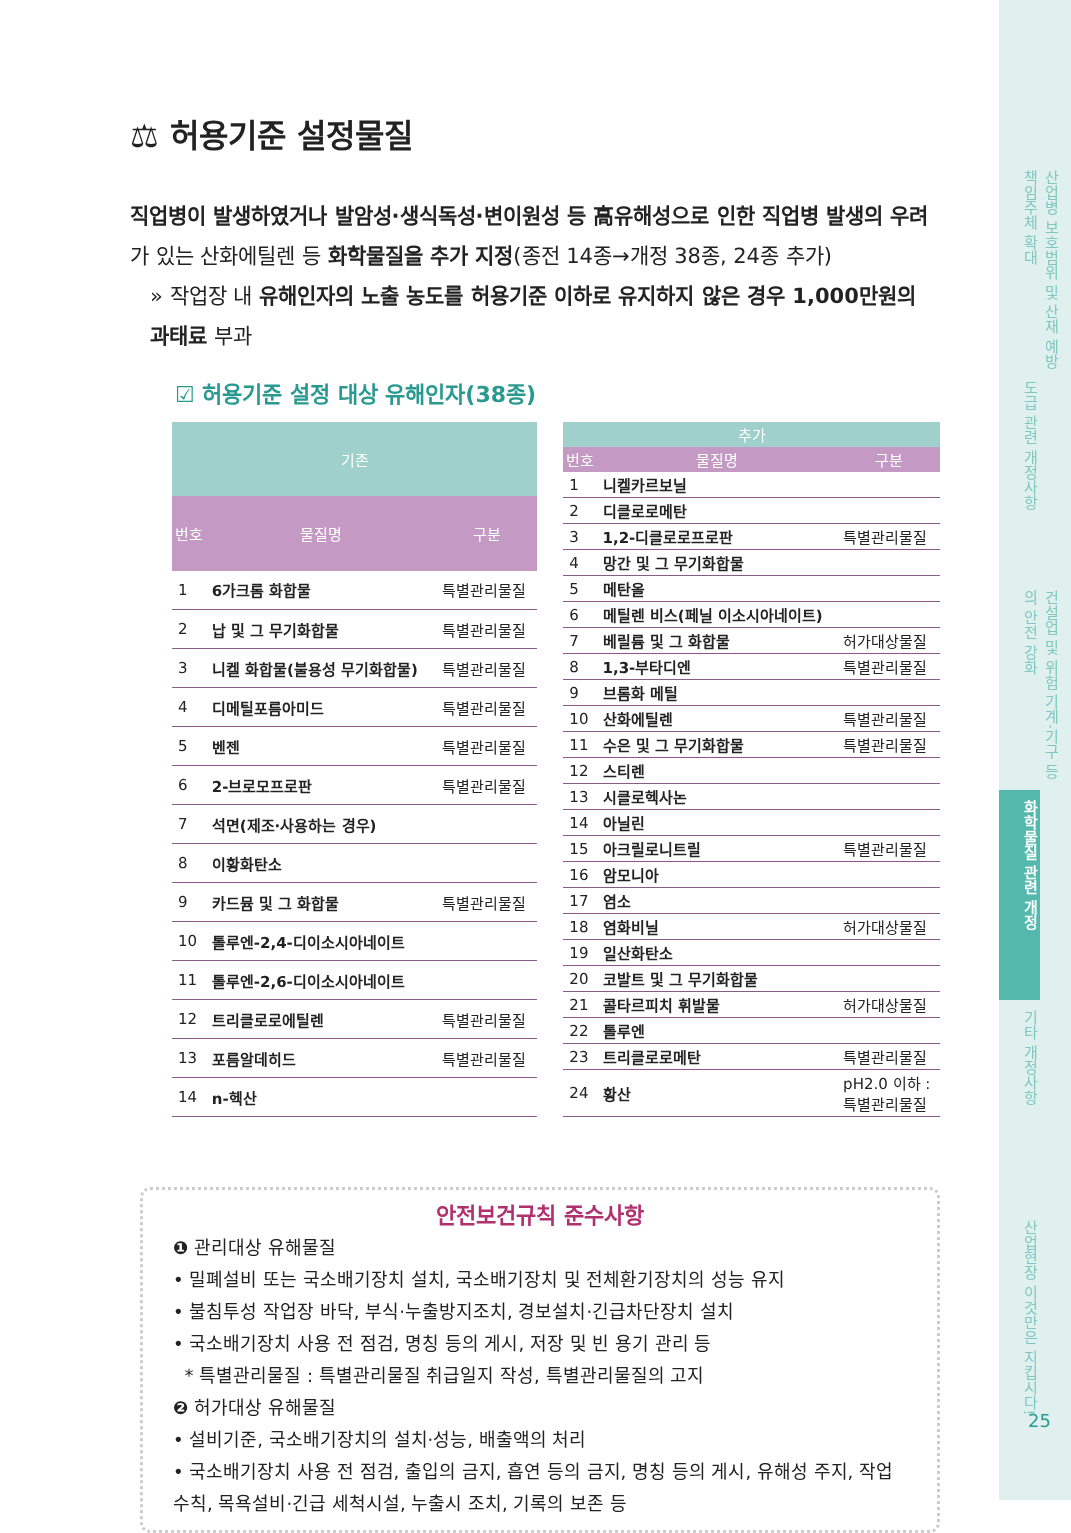⚖ 허용기준 설정물질
직업병이 발생하였거나 발암성·생식독성·변이원성 등 高유해성으로 인한 직업병 발생의 우려가 있는 산화에틸렌 등 화학물질을 추가 지정(종전 14종→개정 38종, 24종 추가)
» 작업장 내 유해인자의 노출 농도를 허용기준 이하로 유지하지 않은 경우 1,000만원의 과태료 부과
☑ 허용기준 설정 대상 유해인자(38종)
| 기존 | | |
| --- | --- | --- |
| 번호 | 물질명 | 구분 |
| 1 | 6가크롬 화합물 | 특별관리물질 |
| 2 | 납 및 그 무기화합물 | 특별관리물질 |
| 3 | 니켈 화합물(불용성 무기화합물) | 특별관리물질 |
| 4 | 디메틸포름아미드 | 특별관리물질 |
| 5 | 벤젠 | 특별관리물질 |
| 6 | 2-브로모프로판 | 특별관리물질 |
| 7 | 석면(제조·사용하는 경우) | |
| 8 | 이황화탄소 | |
| 9 | 카드뮴 및 그 화합물 | 특별관리물질 |
| 10 | 톨루엔-2,4-디이소시아네이트 | |
| 11 | 톨루엔-2,6-디이소시아네이트 | |
| 12 | 트리클로로에틸렌 | 특별관리물질 |
| 13 | 포름알데히드 | 특별관리물질 |
| 14 | n-헥산 | |
| 추가 | | |
| --- | --- | --- |
| 번호 | 물질명 | 구분 |
| 1 | 니켈카르보닐 | |
| 2 | 디클로로메탄 | |
| 3 | 1,2-디클로로프로판 | 특별관리물질 |
| 4 | 망간 및 그 무기화합물 | |
| 5 | 메탄올 | |
| 6 | 메틸렌 비스(페닐 이소시아네이트) | |
| 7 | 베릴륨 및 그 화합물 | 허가대상물질 |
| 8 | 1,3-부타디엔 | 특별관리물질 |
| 9 | 브롬화 메틸 | |
| 10 | 산화에틸렌 | 특별관리물질 |
| 11 | 수은 및 그 무기화합물 | 특별관리물질 |
| 12 | 스티렌 | |
| 13 | 시클로헥사논 | |
| 14 | 아닐린 | |
| 15 | 아크릴로니트릴 | 특별관리물질 |
| 16 | 암모니아 | |
| 17 | 염소 | |
| 18 | 염화비닐 | 허가대상물질 |
| 19 | 일산화탄소 | |
| 20 | 코발트 및 그 무기화합물 | |
| 21 | 콜타르피치 휘발물 | 허가대상물질 |
| 22 | 톨루엔 | |
| 23 | 트리클로로메탄 | 특별관리물질 |
| 24 | 황산 | pH2.0 이하 : 특별관리물질 |
안전보건규칙 준수사항
❶ 관리대상 유해물질
• 밀폐설비 또는 국소배기장치 설치, 국소배기장치 및 전체환기장치의 성능 유지
• 불침투성 작업장 바닥, 부식·누출방지조치, 경보설치·긴급차단장치 설치
• 국소배기장치 사용 전 점검, 명칭 등의 게시, 저장 및 빈 용기 관리 등
* 특별관리물질 : 특별관리물질 취급일지 작성, 특별관리물질의 고지
❷ 허가대상 유해물질
• 설비기준, 국소배기장치의 설치·성능, 배출액의 처리
• 국소배기장치 사용 전 점검, 출입의 금지, 흡연 등의 금지, 명칭 등의 게시, 유해성 주지, 작업수칙, 목욕설비·긴급 세척시설, 누출시 조치, 기록의 보존 등
산업병 보호범위 및 산재 예방 책임주체 확대
도급 관련 개정사항
건설업 및 위험 기계·기구 등의 안전 강화
화학물질 관련 개정
기타 개정사항
산업현장 이것만은 지킵시다!
25